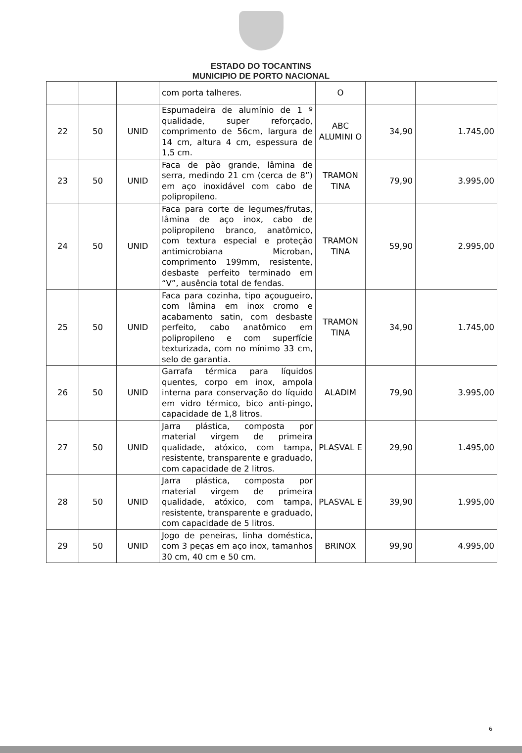ESTADO DO TOCANTINS
MUNICIPIO DE PORTO NACIONAL
| | | | com porta talheres. | O | | |
| 22 | 50 | UNID | Espumadeira de alumínio de 1 º qualidade, super reforçado, comprimento de 56cm, largura de 14 cm, altura 4 cm, espessura de 1,5 cm. | ABC ALUMINI O | 34,90 | 1.745,00 |
| 23 | 50 | UNID | Faca de pão grande, lâmina de serra, medindo 21 cm (cerca de 8”) em aço inoxidável com cabo de polipropileno. | TRAMON TINA | 79,90 | 3.995,00 |
| 24 | 50 | UNID | Faca para corte de legumes/frutas, lâmina de aço inox, cabo de polipropileno branco, anatômico, com textura especial e proteção antimicrobiana Microban, comprimento 199mm, resistente, desbaste perfeito terminado em “V”, ausência total de fendas. | TRAMON TINA | 59,90 | 2.995,00 |
| 25 | 50 | UNID | Faca para cozinha, tipo açougueiro, com lâmina em inox cromo e acabamento satin, com desbaste perfeito, cabo anatômico em polipropileno e com superfície texturizada, com no mínimo 33 cm, selo de garantia. | TRAMON TINA | 34,90 | 1.745,00 |
| 26 | 50 | UNID | Garrafa térmica para líquidos quentes, corpo em inox, ampola interna para conservação do líquido em vidro térmico, bico anti-pingo, capacidade de 1,8 litros. | ALADIM | 79,90 | 3.995,00 |
| 27 | 50 | UNID | Jarra plástica, composta por material virgem de primeira qualidade, atóxico, com tampa, resistente, transparente e graduado, com capacidade de 2 litros. | PLASVAL E | 29,90 | 1.495,00 |
| 28 | 50 | UNID | Jarra plástica, composta por material virgem de primeira qualidade, atóxico, com tampa, resistente, transparente e graduado, com capacidade de 5 litros. | PLASVAL E | 39,90 | 1.995,00 |
| 29 | 50 | UNID | Jogo de peneiras, linha doméstica, com 3 peças em aço inox, tamanhos 30 cm, 40 cm e 50 cm. | BRINOX | 99,90 | 4.995,00 |
6